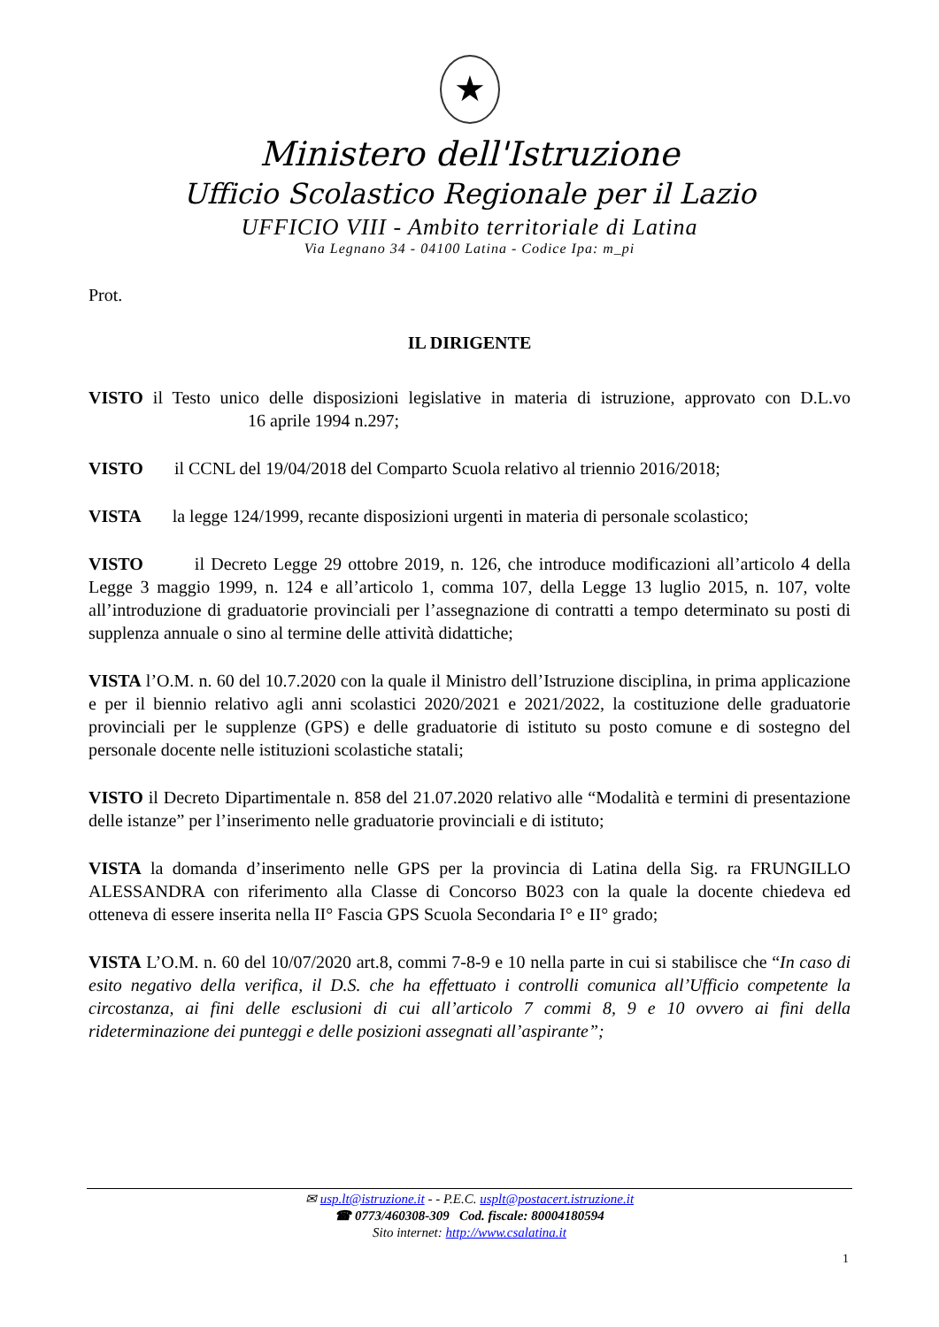★
Ministero dell'Istruzione
Ufficio Scolastico Regionale per il Lazio
UFFICIO VIII - Ambito territoriale di Latina
Via Legnano 34 - 04100 Latina - Codice Ipa: m_pi
Prot.
IL DIRIGENTE
VISTO il Testo unico delle disposizioni legislative in materia di istruzione, approvato con D.L.vo 16 aprile 1994 n.297;
VISTO il CCNL del 19/04/2018 del Comparto Scuola relativo al triennio 2016/2018;
VISTA la legge 124/1999, recante disposizioni urgenti in materia di personale scolastico;
VISTO il Decreto Legge 29 ottobre 2019, n. 126, che introduce modificazioni all’articolo 4 della Legge 3 maggio 1999, n. 124 e all’articolo 1, comma 107, della Legge 13 luglio 2015, n. 107, volte all’introduzione di graduatorie provinciali per l’assegnazione di contratti a tempo determinato su posti di supplenza annuale o sino al termine delle attività didattiche;
VISTA l’O.M. n. 60 del 10.7.2020 con la quale il Ministro dell’Istruzione disciplina, in prima applicazione e per il biennio relativo agli anni scolastici 2020/2021 e 2021/2022, la costituzione delle graduatorie provinciali per le supplenze (GPS) e delle graduatorie di istituto su posto comune e di sostegno del personale docente nelle istituzioni scolastiche statali;
VISTO il Decreto Dipartimentale n. 858 del 21.07.2020 relativo alle “Modalità e termini di presentazione delle istanze” per l’inserimento nelle graduatorie provinciali e di istituto;
VISTA la domanda d’inserimento nelle GPS per la provincia di Latina della Sig. ra FRUNGILLO ALESSANDRA con riferimento alla Classe di Concorso B023 con la quale la docente chiedeva ed otteneva di essere inserita nella II° Fascia GPS Scuola Secondaria I° e II° grado;
VISTA L’O.M. n. 60 del 10/07/2020 art.8, commi 7-8-9 e 10 nella parte in cui si stabilisce che “In caso di esito negativo della verifica, il D.S. che ha effettuato i controlli comunica all’Ufficio competente la circostanza, ai fini delle esclusioni di cui all’articolo 7 commi 8, 9 e 10 ovvero ai fini della rideterminazione dei punteggi e delle posizioni assegnati all’aspirante”;
✉ usp.lt@istruzione.it - - P.E.C. usplt@postacert.istruzione.it
☎ 0773/460308-309 Cod. fiscale: 80004180594
Sito internet: http://www.csalatina.it
1